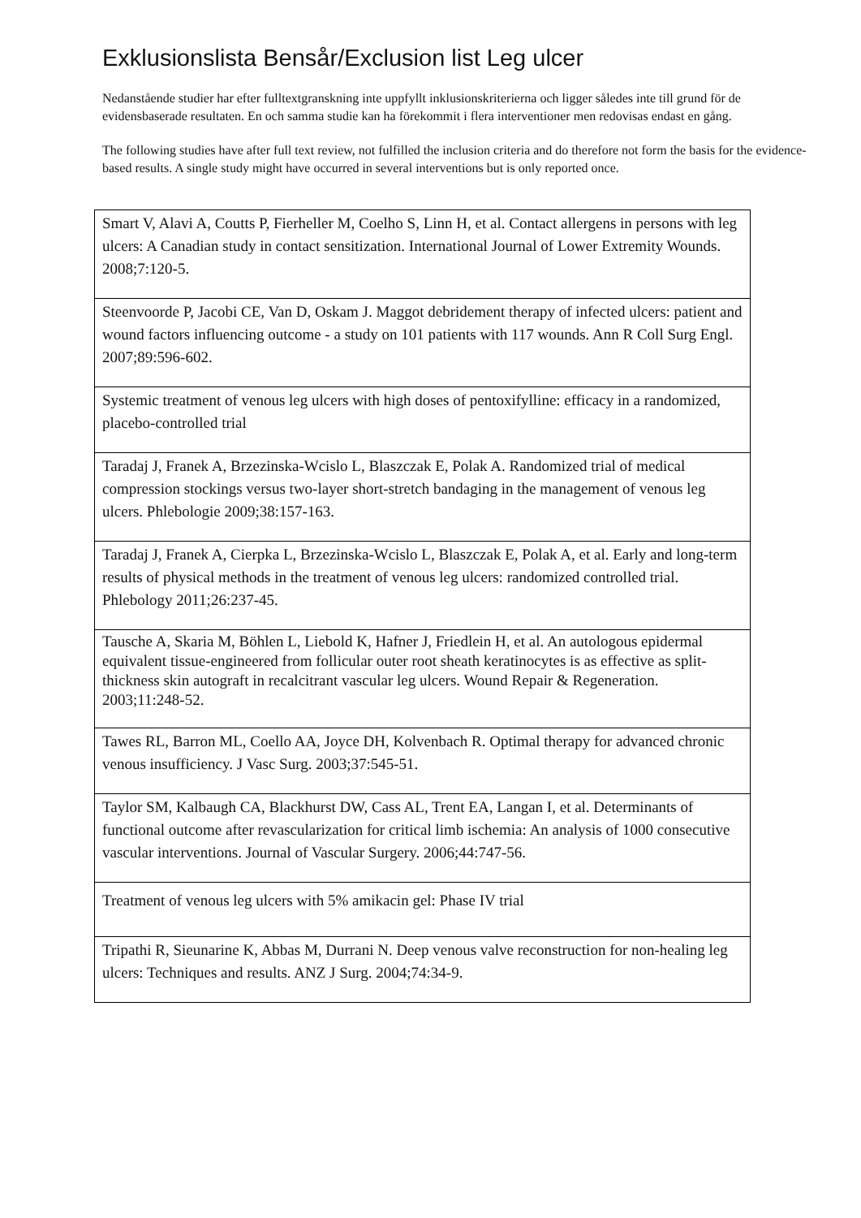Exklusionslista Bensår/Exclusion list Leg ulcer
Nedanstående studier har efter fulltextgranskning inte uppfyllt inklusionskriterierna och ligger således inte till grund för de evidensbaserade resultaten. En och samma studie kan ha förekommit i flera interventioner men redovisas endast en gång.
The following studies have after full text review, not fulfilled the inclusion criteria and do therefore not form the basis for the evidence-based results. A single study might have occurred in several interventions but is only reported once.
| Smart V, Alavi A, Coutts P, Fierheller M, Coelho S, Linn H, et al. Contact allergens in persons with leg ulcers: A Canadian study in contact sensitization. International Journal of Lower Extremity Wounds. 2008;7:120-5. |
| Steenvoorde P, Jacobi CE, Van D, Oskam J. Maggot debridement therapy of infected ulcers: patient and wound factors influencing outcome - a study on 101 patients with 117 wounds. Ann R Coll Surg Engl. 2007;89:596-602. |
| Systemic treatment of venous leg ulcers with high doses of pentoxifylline: efficacy in a randomized, placebo-controlled trial |
| Taradaj J, Franek A, Brzezinska-Wcislo L, Blaszczak E, Polak A. Randomized trial of medical compression stockings versus two-layer short-stretch bandaging in the management of venous leg ulcers. Phlebologie 2009;38:157-163. |
| Taradaj J, Franek A, Cierpka L, Brzezinska-Wcislo L, Blaszczak E, Polak A, et al. Early and long-term results of physical methods in the treatment of venous leg ulcers: randomized controlled trial. Phlebology 2011;26:237-45. |
| Tausche A, Skaria M, Böhlen L, Liebold K, Hafner J, Friedlein H, et al. An autologous epidermal equivalent tissue-engineered from follicular outer root sheath keratinocytes is as effective as split-thickness skin autograft in recalcitrant vascular leg ulcers. Wound Repair & Regeneration. 2003;11:248-52. |
| Tawes RL, Barron ML, Coello AA, Joyce DH, Kolvenbach R. Optimal therapy for advanced chronic venous insufficiency. J Vasc Surg. 2003;37:545-51. |
| Taylor SM, Kalbaugh CA, Blackhurst DW, Cass AL, Trent EA, Langan I, et al. Determinants of functional outcome after revascularization for critical limb ischemia: An analysis of 1000 consecutive vascular interventions. Journal of Vascular Surgery. 2006;44:747-56. |
| Treatment of venous leg ulcers with 5% amikacin gel: Phase IV trial |
| Tripathi R, Sieunarine K, Abbas M, Durrani N. Deep venous valve reconstruction for non-healing leg ulcers: Techniques and results. ANZ J Surg. 2004;74:34-9. |